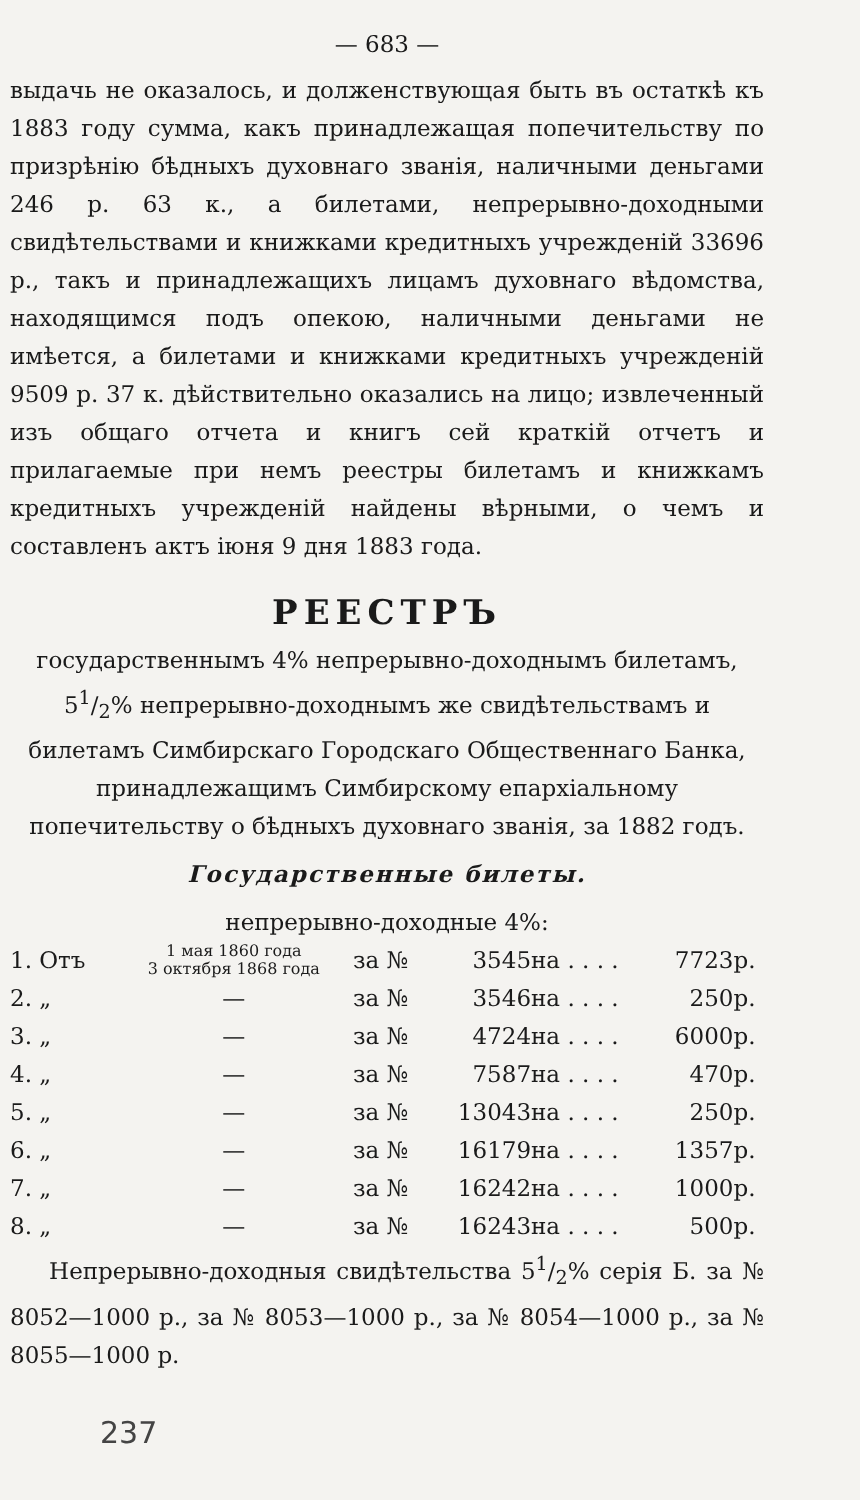— 683 —
выдачь не оказалось, и долженствующая быть въ остаткѣ къ 1883 году сумма, какъ принадлежащая попечительству по призрѣнію бѣдныхъ духовнаго званія, наличными деньгами 246 р. 63 к., а билетами, непрерывно-доходными свидѣтельствами и книжками кредитныхъ учрежденій 33696 р., такъ и принадлежащихъ лицамъ духовнаго вѣдомства, находящимся подъ опекою, наличными деньгами не имѣется, а билетами и книжками кредитныхъ учрежденій 9509 р. 37 к. дѣйствительно оказались на лицо; извлеченный изъ общаго отчета и книгъ сей краткій отчетъ и прилагаемые при немъ реестры билетамъ и книжкамъ кредитныхъ учрежденій найдены вѣрными, о чемъ и составленъ актъ іюня 9 дня 1883 года.
РЕЕСТРЪ
государственнымъ 4% непрерывно-доходнымъ билетамъ, 51/2% непрерывно-доходнымъ же свидѣтельствамъ и билетамъ Симбирскаго Городскаго Общественнаго Банка, принадлежащимъ Симбирскому епархіальному попечительству о бѣдныхъ духовнаго званія, за 1882 годъ.
Государственные билеты.
непрерывно-доходные 4%:
| 1. Отъ | 1 мая 1860 года 3 октября 1868 года | за № | 3545 | на . . . . | 7723 | р. |
| 2. „ | — | за № | 3546 | на . . . . | 250 | р. |
| 3. „ | — | за № | 4724 | на . . . . | 6000 | р. |
| 4. „ | — | за № | 7587 | на . . . . | 470 | р. |
| 5. „ | — | за № | 13043 | на . . . . | 250 | р. |
| 6. „ | — | за № | 16179 | на . . . . | 1357 | р. |
| 7. „ | — | за № | 16242 | на . . . . | 1000 | р. |
| 8. „ | — | за № | 16243 | на . . . . | 500 | р. |
Непрерывно-доходныя свидѣтельства 51/2% серія Б. за № 8052—1000 р., за № 8053—1000 р., за № 8054—1000 р., за № 8055—1000 р.
237